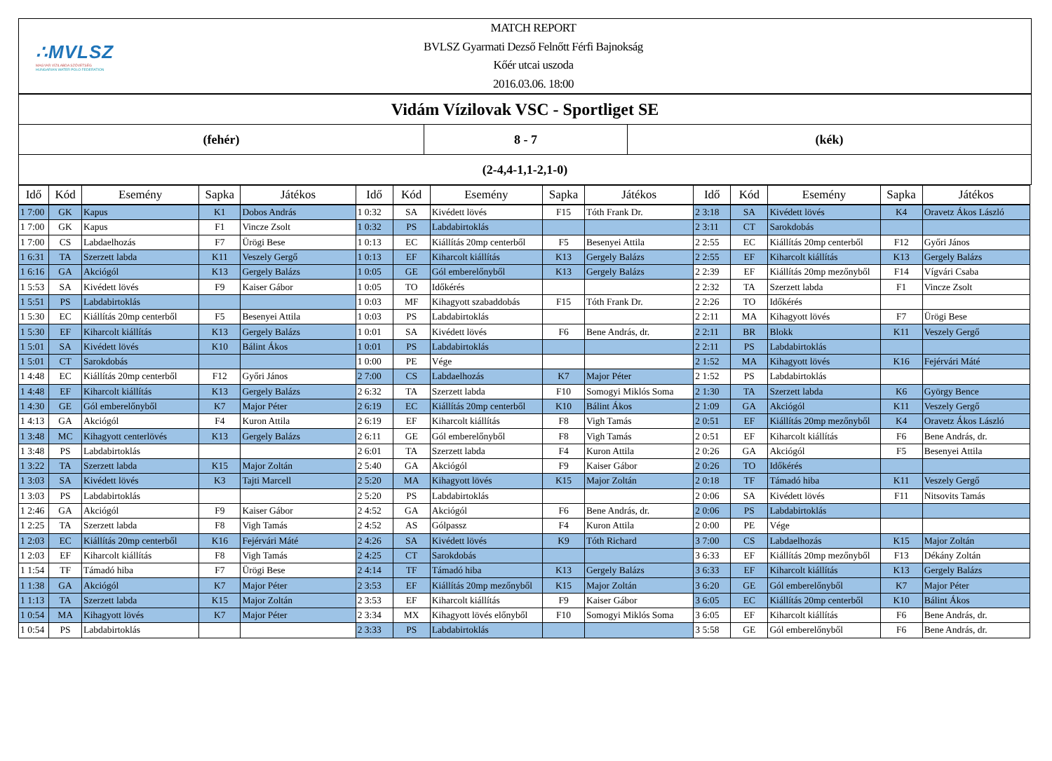∴MVLSZ
MAGYAR VÍZILABDA SZÖVETSÉG
HUNGARIAN WATER POLO FEDERATION
MATCH REPORT
BVLSZ Gyarmati Dezső Felnőtt Férfi Bajnokság
Kőér utcai uszoda
2016.03.06. 18:00
Vidám Vízilovak VSC - Sportliget SE
(fehér) 8 - 7 (kék)
(2-4,4-1,1-2,1-0)
| Idő | Kód | Esemény | Sapka | Játékos | Idő | Kód | Esemény | Sapka | Játékos | Idő | Kód | Esemény | Sapka | Játékos |
| --- | --- | --- | --- | --- | --- | --- | --- | --- | --- | --- | --- | --- | --- | --- |
| 1 7:00 | GK | Kapus | K1 | Dobos András | 1 0:32 | SA | Kivédett lövés | F15 | Tóth Frank Dr. | 2 3:18 | SA | Kivédett lövés | K4 | Oravetz Ákos László |
| 1 7:00 | GK | Kapus | F1 | Vincze Zsolt | 1 0:32 | PS | Labdabirtoklás | | | 2 3:11 | CT | Sarokdobás | | |
| 1 7:00 | CS | Labdaelhozás | F7 | Ürögi Bese | 1 0:13 | EC | Kiállítás 20mp centerből | F5 | Besenyei Attila | 2 2:55 | EC | Kiállítás 20mp centerből | F12 | Győri János |
| 1 6:31 | TA | Szerzett labda | K11 | Veszely Gergő | 1 0:13 | EF | Kiharcolt kiállítás | K13 | Gergely Balázs | 2 2:55 | EF | Kiharcolt kiállítás | K13 | Gergely Balázs |
| 1 6:16 | GA | Akciógól | K13 | Gergely Balázs | 1 0:05 | GE | Gól emberelőnyből | K13 | Gergely Balázs | 2 2:39 | EF | Kiállítás 20mp mezőnyből | F14 | Vígvári Csaba |
| 1 5:53 | SA | Kivédett lövés | F9 | Kaiser Gábor | 1 0:05 | TO | Időkérés | | | 2 2:32 | TA | Szerzett labda | F1 | Vincze Zsolt |
| 1 5:51 | PS | Labdabirtoklás | | | 1 0:03 | MF | Kihagyott szabaddobás | F15 | Tóth Frank Dr. | 2 2:26 | TO | Időkérés | | |
| 1 5:30 | EC | Kiállítás 20mp centerből | F5 | Besenyei Attila | 1 0:03 | PS | Labdabirtoklás | | | 2 2:11 | MA | Kihagyott lövés | F7 | Ürögi Bese |
| 1 5:30 | EF | Kiharcolt kiállítás | K13 | Gergely Balázs | 1 0:01 | SA | Kivédett lövés | F6 | Bene András, dr. | 2 2:11 | BR | Blokk | K11 | Veszely Gergő |
| 1 5:01 | SA | Kivédett lövés | K10 | Bálint Ákos | 1 0:01 | PS | Labdabirtoklás | | | 2 2:11 | PS | Labdabirtoklás | | |
| 1 5:01 | CT | Sarokdobás | | | 1 0:00 | PE | Vége | | | 2 1:52 | MA | Kihagyott lövés | K16 | Fejérvári Máté |
| 1 4:48 | EC | Kiállítás 20mp centerből | F12 | Győri János | 2 7:00 | CS | Labdaelhozás | K7 | Major Péter | 2 1:52 | PS | Labdabirtoklás | | |
| 1 4:48 | EF | Kiharcolt kiállítás | K13 | Gergely Balázs | 2 6:32 | TA | Szerzett labda | F10 | Somogyi Miklós Soma | 2 1:30 | TA | Szerzett labda | K6 | György Bence |
| 1 4:30 | GE | Gól emberelőnyből | K7 | Major Péter | 2 6:19 | EC | Kiállítás 20mp centerből | K10 | Bálint Ákos | 2 1:09 | GA | Akciógól | K11 | Veszely Gergő |
| 1 4:13 | GA | Akciógól | F4 | Kuron Attila | 2 6:19 | EF | Kiharcolt kiállítás | F8 | Vigh Tamás | 2 0:51 | EF | Kiállítás 20mp mezőnyből | K4 | Oravetz Ákos László |
| 1 3:48 | MC | Kihagyott centerlövés | K13 | Gergely Balázs | 2 6:11 | GE | Gól emberelőnyből | F8 | Vigh Tamás | 2 0:51 | EF | Kiharcolt kiállítás | F6 | Bene András, dr. |
| 1 3:48 | PS | Labdabirtoklás | | | 2 6:01 | TA | Szerzett labda | F4 | Kuron Attila | 2 0:26 | GA | Akciógól | F5 | Besenyei Attila |
| 1 3:22 | TA | Szerzett labda | K15 | Major Zoltán | 2 5:40 | GA | Akciógól | F9 | Kaiser Gábor | 2 0:26 | TO | Időkérés | | |
| 1 3:03 | SA | Kivédett lövés | K3 | Tajti Marcell | 2 5:20 | MA | Kihagyott lövés | K15 | Major Zoltán | 2 0:18 | TF | Támadó hiba | K11 | Veszely Gergő |
| 1 3:03 | PS | Labdabirtoklás | | | 2 5:20 | PS | Labdabirtoklás | | | 2 0:06 | SA | Kivédett lövés | F11 | Nitsovits Tamás |
| 1 2:46 | GA | Akciógól | F9 | Kaiser Gábor | 2 4:52 | GA | Akciógól | F6 | Bene András, dr. | 2 0:06 | PS | Labdabirtoklás | | |
| 1 2:25 | TA | Szerzett labda | F8 | Vigh Tamás | 2 4:52 | AS | Gólpassz | F4 | Kuron Attila | 2 0:00 | PE | Vége | | |
| 1 2:03 | EC | Kiállítás 20mp centerből | K16 | Fejérvári Máté | 2 4:26 | SA | Kivédett lövés | K9 | Tóth Richard | 3 7:00 | CS | Labdaelhozás | K15 | Major Zoltán |
| 1 2:03 | EF | Kiharcolt kiállítás | F8 | Vigh Tamás | 2 4:25 | CT | Sarokdobás | | | 3 6:33 | EF | Kiállítás 20mp mezőnyből | F13 | Dékány Zoltán |
| 1 1:54 | TF | Támadó hiba | F7 | Ürögi Bese | 2 4:14 | TF | Támadó hiba | K13 | Gergely Balázs | 3 6:33 | EF | Kiharcolt kiállítás | K13 | Gergely Balázs |
| 1 1:38 | GA | Akciógól | K7 | Major Péter | 2 3:53 | EF | Kiállítás 20mp mezőnyből | K15 | Major Zoltán | 3 6:20 | GE | Gól emberelőnyből | K7 | Major Péter |
| 1 1:13 | TA | Szerzett labda | K15 | Major Zoltán | 2 3:53 | EF | Kiharcolt kiállítás | F9 | Kaiser Gábor | 3 6:05 | EC | Kiállítás 20mp centerből | K10 | Bálint Ákos |
| 1 0:54 | MA | Kihagyott lövés | K7 | Major Péter | 2 3:34 | MX | Kihagyott lövés előnyből | F10 | Somogyi Miklós Soma | 3 6:05 | EF | Kiharcolt kiállítás | F6 | Bene András, dr. |
| 1 0:54 | PS | Labdabirtoklás | | | 2 3:33 | PS | Labdabirtoklás | | | 3 5:58 | GE | Gól emberelőnyből | F6 | Bene András, dr. |